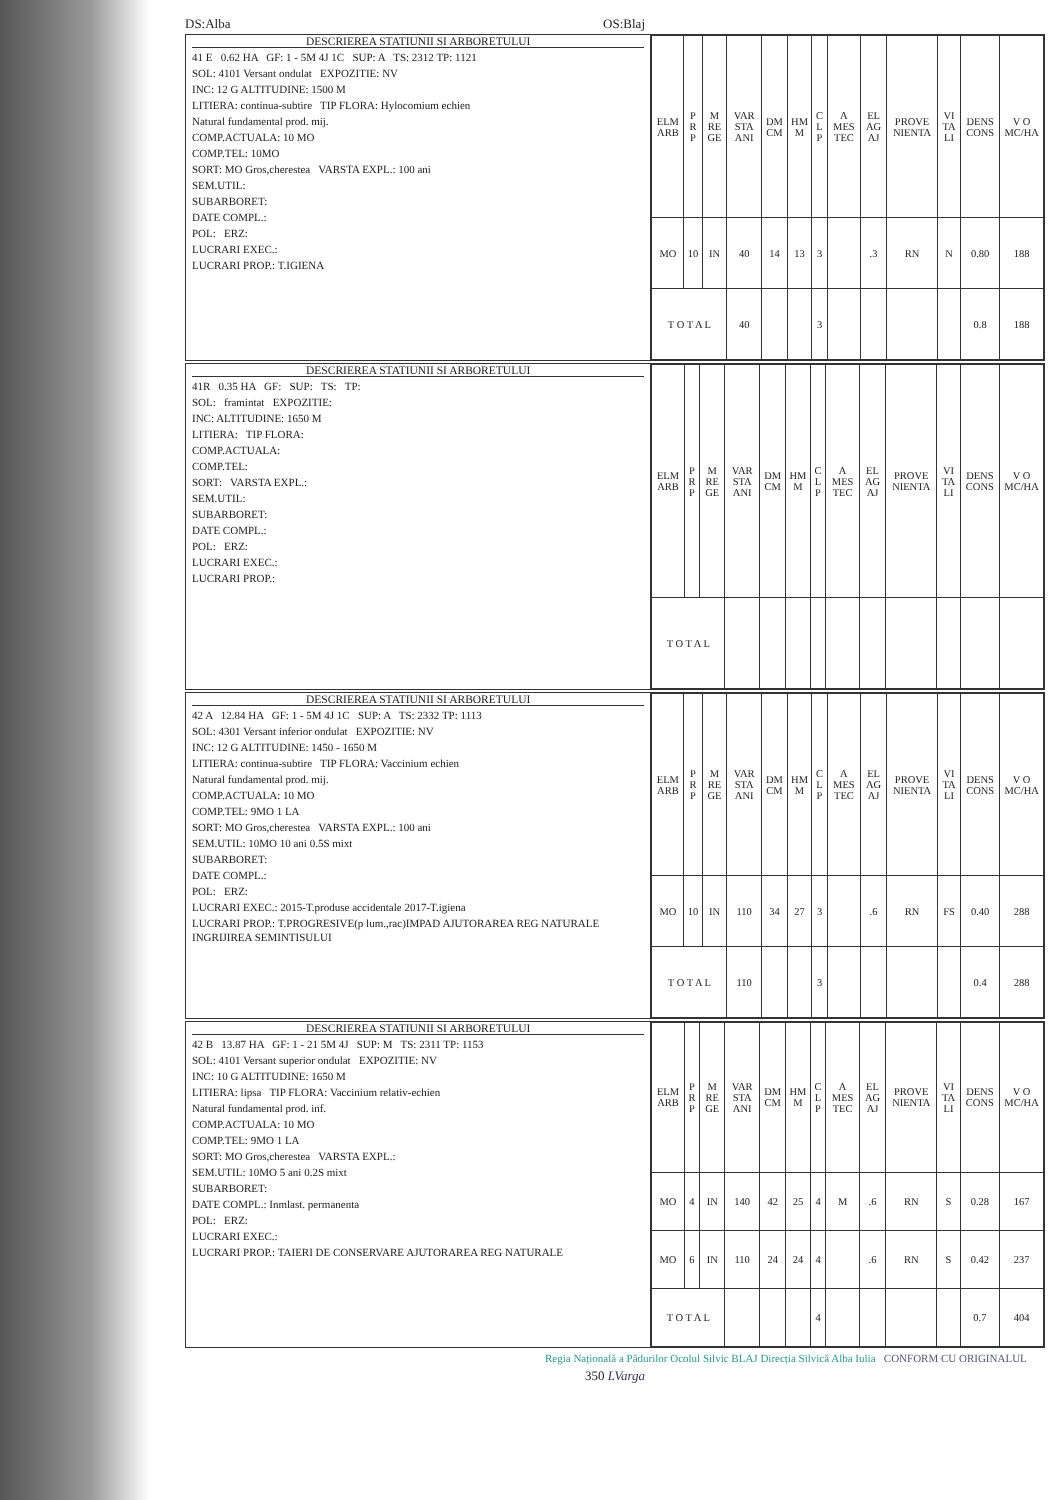DS:Alba OS:Blaj
DESCRIEREA STATIUNII SI ARBORETULUI
41 E 0.62 HA GF: 1 - 5M 4J 1C SUP: A TS: 2312 TP: 1121
SOL: 4101 Versant ondulat EXPOZITIE: NV
INC: 12 G ALTITUDINE: 1500 M
LITIERA: continua-subtire TIP FLORA: Hylocomium echien
Natural fundamental prod. mij.
COMP.ACTUALA: 10 MO
COMP.TEL: 10MO
SORT: MO Gros,cherestea VARSTA EXPL.: 100 ani
SEM.UTIL:
SUBARBORET:
DATE COMPL.:
POL: ERZ:
LUCRARI EXEC.:
LUCRARI PROP.: T.IGIENA
| ELM ARB | P R P | M RE GE | VAR STA ANI | DM CM | HM M | C L P | A MES TEC | EL AG AJ | PROVE NIENTA | VI TA LI | DENS CONS | V O MC/HA |
| --- | --- | --- | --- | --- | --- | --- | --- | --- | --- | --- | --- | --- |
| MO | 10 | IN | 40 | 14 | 13 | 3 | | .3 | RN | N | 0.80 | 188 |
| T O T A L | | | 40 | | | 3 | | | | | 0.8 | 188 |
DESCRIEREA STATIUNII SI ARBORETULUI
41R 0.35 HA GF: SUP: TS: TP:
SOL: framintat EXPOZITIE:
INC: ALTITUDINE: 1650 M
LITIERA: TIP FLORA:
COMP.ACTUALA:
COMP.TEL:
SORT: VARSTA EXPL.:
SEM.UTIL:
SUBARBORET:
DATE COMPL.:
POL: ERZ:
LUCRARI EXEC.:
LUCRARI PROP.:
| ELM ARB | P R P | M RE GE | VAR STA ANI | DM CM | HM M | C L P | A MES TEC | EL AG AJ | PROVE NIENTA | VI TA LI | DENS CONS | V O MC/HA |
| --- | --- | --- | --- | --- | --- | --- | --- | --- | --- | --- | --- | --- |
| T O T A L | | | | | | | | | | | | |
DESCRIEREA STATIUNII SI ARBORETULUI
42 A 12.84 HA GF: 1 - 5M 4J 1C SUP: A TS: 2332 TP: 1113
SOL: 4301 Versant inferior ondulat EXPOZITIE: NV
INC: 12 G ALTITUDINE: 1450 - 1650 M
LITIERA: continua-subtire TIP FLORA: Vaccinium echien
Natural fundamental prod. mij.
COMP.ACTUALA: 10 MO
COMP.TEL: 9MO 1 LA
SORT: MO Gros,cherestea VARSTA EXPL.: 100 ani
SEM.UTIL: 10MO 10 ani 0.5S mixt
SUBARBORET:
DATE COMPL.:
POL: ERZ:
LUCRARI EXEC.: 2015-T.produse accidentale 2017-T.igiena
LUCRARI PROP.: T.PROGRESIVE(p lum.,rac)IMPAD AJUTORAREA REG NATURALE INGRIJIREA SEMINTISULUI
| ELM ARB | P R P | M RE GE | VAR STA ANI | DM CM | HM M | C L P | A MES TEC | EL AG AJ | PROVE NIENTA | VI TA LI | DENS CONS | V O MC/HA |
| --- | --- | --- | --- | --- | --- | --- | --- | --- | --- | --- | --- | --- |
| MO | 10 | IN | 110 | 34 | 27 | 3 | | .6 | RN | FS | 0.40 | 288 |
| T O T A L | | | 110 | | | 3 | | | | | 0.4 | 288 |
DESCRIEREA STATIUNII SI ARBORETULUI
42 B 13.87 HA GF: 1 - 21 5M 4J SUP: M TS: 2311 TP: 1153
SOL: 4101 Versant superior ondulat EXPOZITIE: NV
INC: 10 G ALTITUDINE: 1650 M
LITIERA: lipsa TIP FLORA: Vaccinium relativ-echien
Natural fundamental prod. inf.
COMP.ACTUALA: 10 MO
COMP.TEL: 9MO 1 LA
SORT: MO Gros,cherestea VARSTA EXPL.:
SEM.UTIL: 10MO 5 ani 0.2S mixt
SUBARBORET:
DATE COMPL.: Inmlast. permanenta
POL: ERZ:
LUCRARI EXEC.:
LUCRARI PROP.: TAIERI DE CONSERVARE AJUTORAREA REG NATURALE
| ELM ARB | P R P | M RE GE | VAR STA ANI | DM CM | HM M | C L P | A MES TEC | EL AG AJ | PROVE NIENTA | VI TA LI | DENS CONS | V O MC/HA |
| --- | --- | --- | --- | --- | --- | --- | --- | --- | --- | --- | --- | --- |
| MO | 4 | IN | 140 | 42 | 25 | 4 | M | .6 | RN | S | 0.28 | 167 |
| MO | 6 | IN | 110 | 24 | 24 | 4 | | .6 | RN | S | 0.42 | 237 |
| T O T A L | | | | | | 4 | | | | | 0.7 | 404 |
Regia Națională a Pădurilor Ocolul Silvic BLAJ Direcția Silvică Alba Iulia CONFORM CU ORIGINALUL
350 LVarga